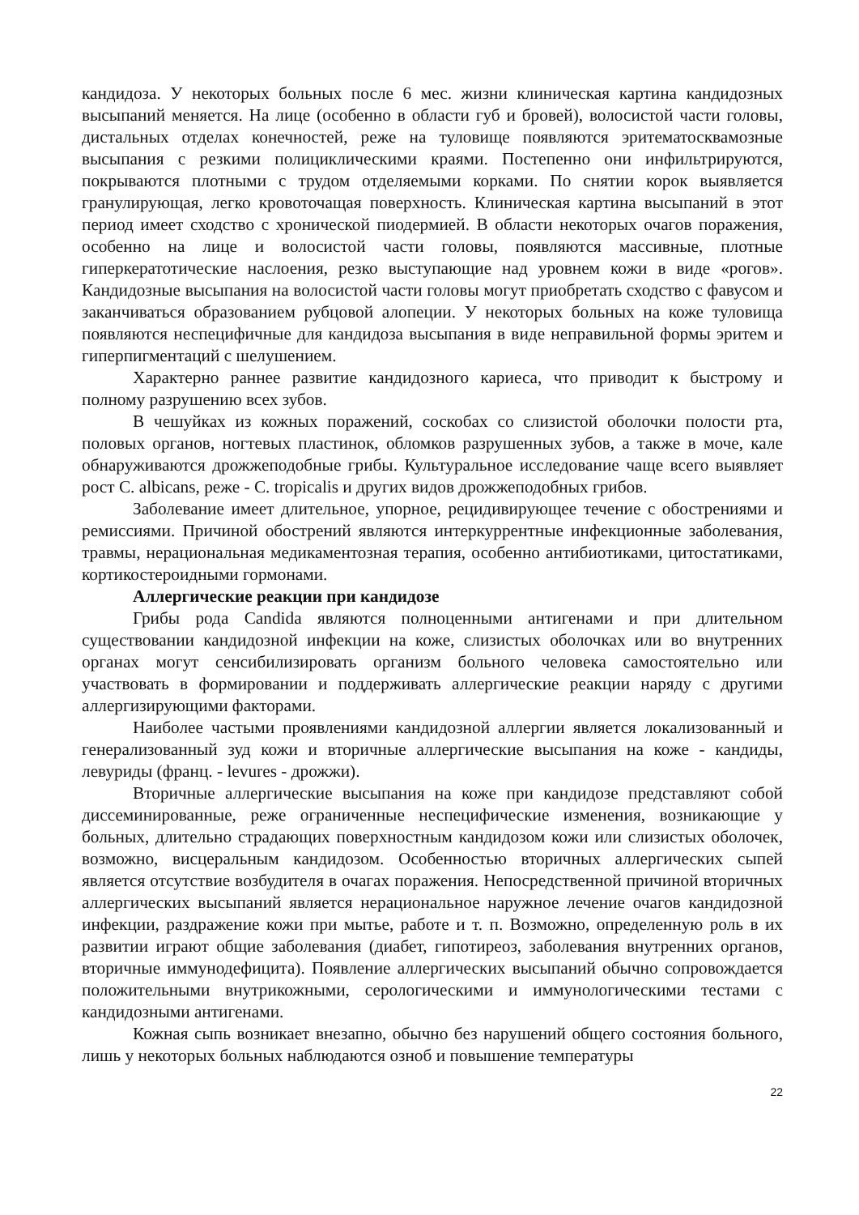кандидоза. У некоторых больных после 6 мес. жизни клиническая картина кандидозных высыпаний меняется. На лице (особенно в области губ и бровей), волосистой части головы, дистальных отделах конечностей, реже на туловище появляются эритематосквамозные высыпания с резкими полициклическими краями. Постепенно они инфильтрируются, покрываются плотными с трудом отделяемыми корками. По снятии корок выявляется гранулирующая, легко кровоточащая поверхность. Клиническая картина высыпаний в этот период имеет сходство с хронической пиодермией. В области некоторых очагов поражения, особенно на лице и волосистой части головы, появляются массивные, плотные гиперкератотические наслоения, резко выступающие над уровнем кожи в виде «рогов». Кандидозные высыпания на волосистой части головы могут приобретать сходство с фавусом и заканчиваться образованием рубцовой алопеции. У некоторых больных на коже туловища появляются неспецифичные для кандидоза высыпания в виде неправильной формы эритем и гиперпигментаций с шелушением.
Характерно раннее развитие кандидозного кариеса, что приводит к быстрому и полному разрушению всех зубов.
В чешуйках из кожных поражений, соскобах со слизистой оболочки полости рта, половых органов, ногтевых пластинок, обломков разрушенных зубов, а также в моче, кале обнаруживаются дрожжеподобные грибы. Культуральное исследование чаще всего выявляет рост C. albicans, реже - C. tropicalis и других видов дрожжеподобных грибов.
Заболевание имеет длительное, упорное, рецидивирующее течение с обострениями и ремиссиями. Причиной обострений являются интеркуррентные инфекционные заболевания, травмы, нерациональная медикаментозная терапия, особенно антибиотиками, цитостатиками, кортикостероидными гормонами.
Аллергические реакции при кандидозе
Грибы рода Candida являются полноценными антигенами и при длительном существовании кандидозной инфекции на коже, слизистых оболочках или во внутренних органах могут сенсибилизировать организм больного человека самостоятельно или участвовать в формировании и поддерживать аллергические реакции наряду с другими аллергизирующими факторами.
Наиболее частыми проявлениями кандидозной аллергии является локализованный и генерализованный зуд кожи и вторичные аллергические высыпания на коже - кандиды, левуриды (франц. - levures - дрожжи).
Вторичные аллергические высыпания на коже при кандидозе представляют собой диссеминированные, реже ограниченные неспецифические изменения, возникающие у больных, длительно страдающих поверхностным кандидозом кожи или слизистых оболочек, возможно, висцеральным кандидозом. Особенностью вторичных аллергических сыпей является отсутствие возбудителя в очагах поражения. Непосредственной причиной вторичных аллергических высыпаний является нерациональное наружное лечение очагов кандидозной инфекции, раздражение кожи при мытье, работе и т. п. Возможно, определенную роль в их развитии играют общие заболевания (диабет, гипотиреоз, заболевания внутренних органов, вторичные иммунодефицита). Появление аллергических высыпаний обычно сопровождается положительными внутрикожными, серологическими и иммунологическими тестами с кандидозными антигенами.
Кожная сыпь возникает внезапно, обычно без нарушений общего состояния больного, лишь у некоторых больных наблюдаются озноб и повышение температуры
22